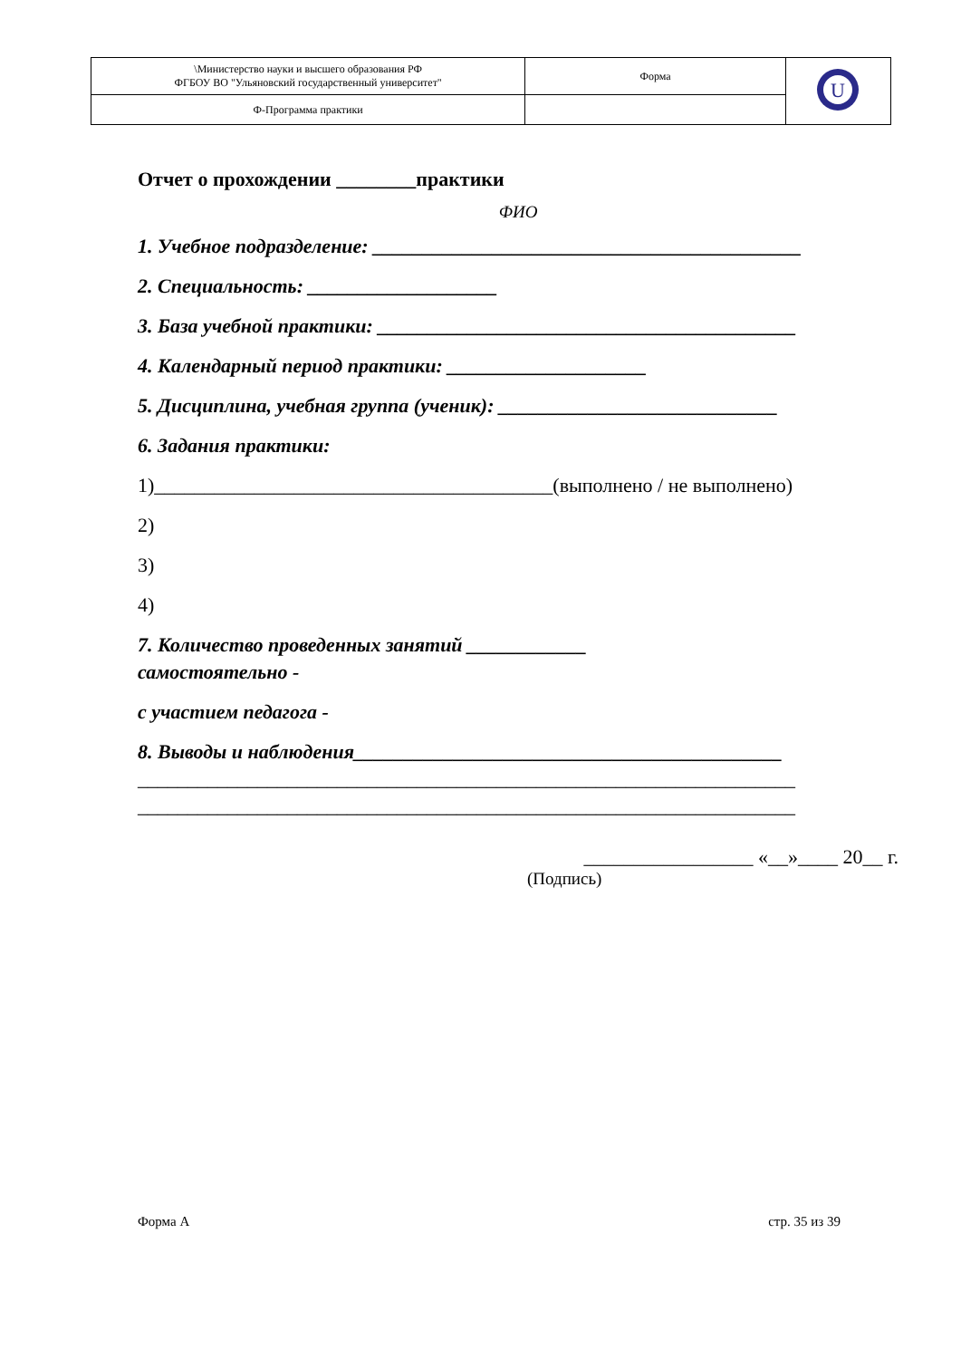| \Министерство науки и высшего образования РФ ФГБОУ ВО "Ульяновский государственный университет" | Форма | U |
| Ф-Программа практики | | |
Отчет о прохождении ________практики
ФИО
1. Учебное подразделение: ___________________________________________
2. Специальность: ___________________
3. База учебной практики: __________________________________________
4. Календарный период практики: ____________________
5. Дисциплина, учебная группа (ученик): ____________________________
6. Задания практики:
1)________________________________________(выполнено / не выполнено)
2)
3)
4)
7. Количество проведенных занятий ____________
самостоятельно -
с участием педагога -
8. Выводы и наблюдения___________________________________________
__________________________________________________________________
__________________________________________________________________
_________________ «__»____ 20__ г.
(Подпись)
Форма А стр. 35 из 39